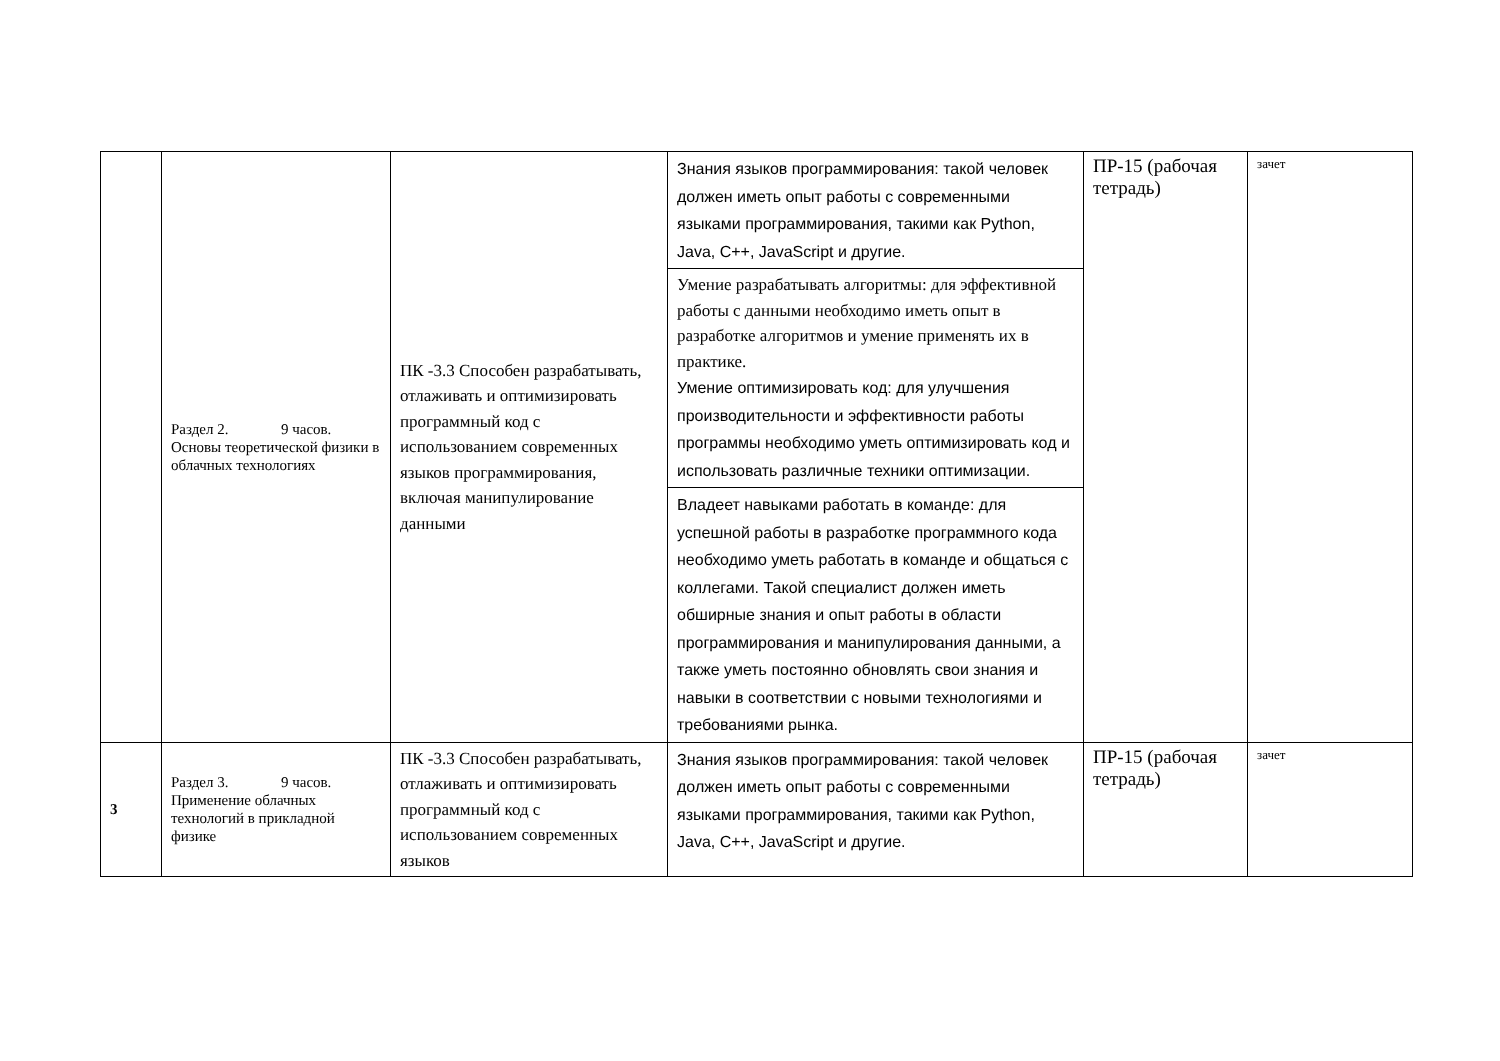| | Раздел 2. 9 часов. Основы теоретической физики в облачных технологиях | ПК -3.3 Способен разрабатывать, отлаживать и оптимизировать программный код с использованием современных языков программирования, включая манипулирование данными | Знания языков программирования: такой человек должен иметь опыт работы с современными языками программирования, такими как Python, Java, C++, JavaScript и другие. | ПР-15 (рабочая тетрадь) | зачет |
| | | | Умение разрабатывать алгоритмы: для эффективной работы с данными необходимо иметь опыт в разработке алгоритмов и умение применять их в практике. Умение оптимизировать код: для улучшения производительности и эффективности работы программы необходимо уметь оптимизировать код и использовать различные техники оптимизации. | | |
| | | | Владеет навыками работать в команде: для успешной работы в разработке программного кода необходимо уметь работать в команде и общаться с коллегами. Такой специалист должен иметь обширные знания и опыт работы в области программирования и манипулирования данными, а также уметь постоянно обновлять свои знания и навыки в соответствии с новыми технологиями и требованиями рынка. | | |
| 3 | Раздел 3. 9 часов. Применение облачных технологий в прикладной физике | ПК -3.3 Способен разрабатывать, отлаживать и оптимизировать программный код с использованием современных языков | Знания языков программирования: такой человек должен иметь опыт работы с современными языками программирования, такими как Python, Java, C++, JavaScript и другие. | ПР-15 (рабочая тетрадь) | зачет |